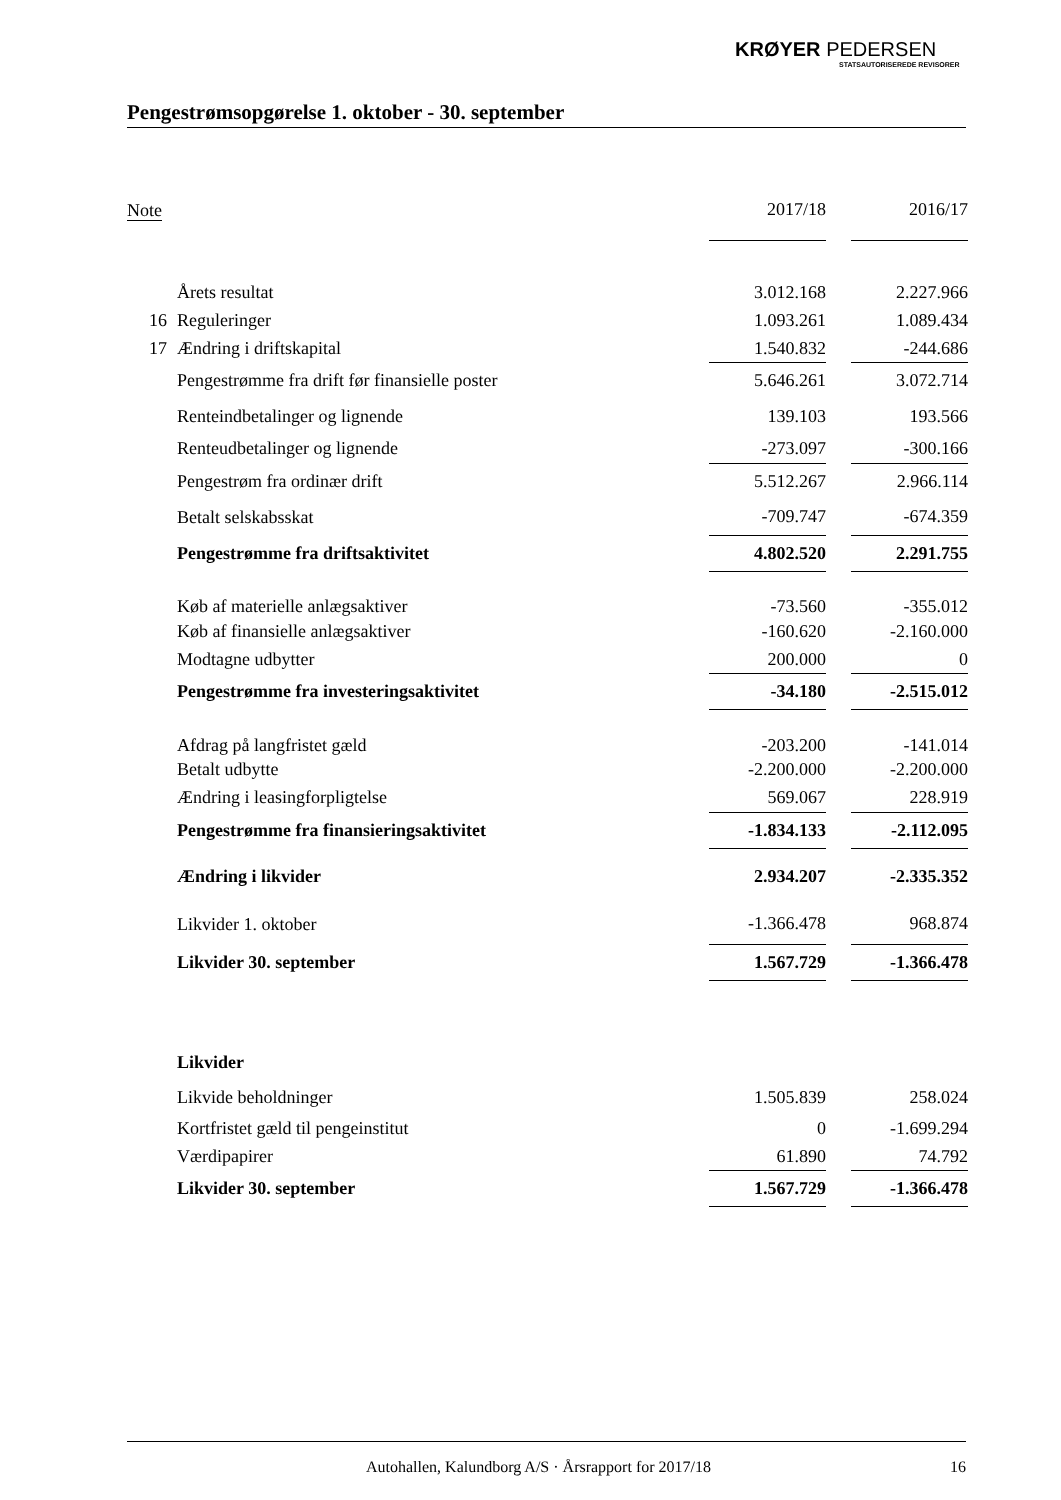KRØYER PEDERSEN
STATSAUTORISEREDE REVISORER
Pengestrømsopgørelse 1. oktober - 30. september
| Note | | 2017/18 | | 2016/17 |
| --- | --- | --- | --- | --- |
| | Årets resultat | 3.012.168 | | 2.227.966 |
| 16 | Reguleringer | 1.093.261 | | 1.089.434 |
| 17 | Ændring i driftskapital | 1.540.832 | | -244.686 |
| | Pengestrømme fra drift før finansielle poster | 5.646.261 | | 3.072.714 |
| | Renteindbetalinger og lignende | 139.103 | | 193.566 |
| | Renteudbetalinger og lignende | -273.097 | | -300.166 |
| | Pengestrøm fra ordinær drift | 5.512.267 | | 2.966.114 |
| | Betalt selskabsskat | -709.747 | | -674.359 |
| | Pengestrømme fra driftsaktivitet | 4.802.520 | | 2.291.755 |
| | Køb af materielle anlægsaktiver | -73.560 | | -355.012 |
| | Køb af finansielle anlægsaktiver | -160.620 | | -2.160.000 |
| | Modtagne udbytter | 200.000 | | 0 |
| | Pengestrømme fra investeringsaktivitet | -34.180 | | -2.515.012 |
| | Afdrag på langfristet gæld | -203.200 | | -141.014 |
| | Betalt udbytte | -2.200.000 | | -2.200.000 |
| | Ændring i leasingforpligtelse | 569.067 | | 228.919 |
| | Pengestrømme fra finansieringsaktivitet | -1.834.133 | | -2.112.095 |
| | Ændring i likvider | 2.934.207 | | -2.335.352 |
| | Likvider 1. oktober | -1.366.478 | | 968.874 |
| | Likvider 30. september | 1.567.729 | | -1.366.478 |
| | Likvider | | | |
| | Likvide beholdninger | 1.505.839 | | 258.024 |
| | Kortfristet gæld til pengeinstitut | 0 | | -1.699.294 |
| | Værdipapirer | 61.890 | | 74.792 |
| | Likvider 30. september | 1.567.729 | | -1.366.478 |
Autohallen, Kalundborg A/S · Årsrapport for 2017/18 16